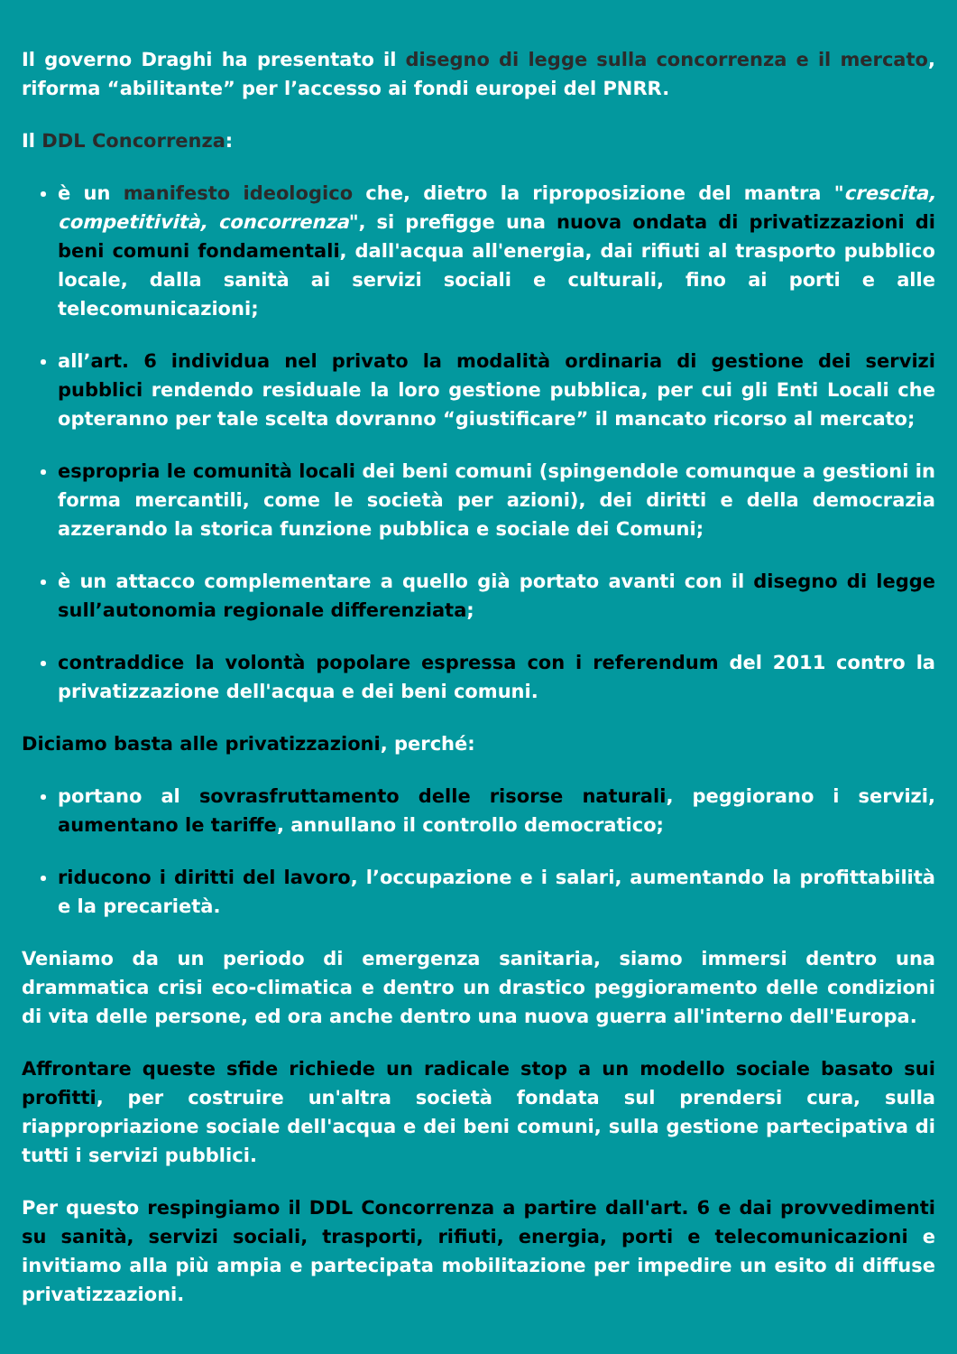Il governo Draghi ha presentato il disegno di legge sulla concorrenza e il mercato, riforma “abilitante” per l’accesso ai fondi europei del PNRR.
Il DDL Concorrenza:
è un manifesto ideologico che, dietro la riproposizione del mantra "crescita, competitività, concorrenza", si prefigge una nuova ondata di privatizzazioni di beni comuni fondamentali, dall'acqua all'energia, dai rifiuti al trasporto pubblico locale, dalla sanità ai servizi sociali e culturali, fino ai porti e alle telecomunicazioni;
all’art. 6 individua nel privato la modalità ordinaria di gestione dei servizi pubblici rendendo residuale la loro gestione pubblica, per cui gli Enti Locali che opteranno per tale scelta dovranno “giustificare” il mancato ricorso al mercato;
espropria le comunità locali dei beni comuni (spingendole comunque a gestioni in forma mercantili, come le società per azioni), dei diritti e della democrazia azzerando la storica funzione pubblica e sociale dei Comuni;
è un attacco complementare a quello già portato avanti con il disegno di legge sull’autonomia regionale differenziata;
contraddice la volontà popolare espressa con i referendum del 2011 contro la privatizzazione dell'acqua e dei beni comuni.
Diciamo basta alle privatizzazioni, perché:
portano al sovrasfruttamento delle risorse naturali, peggiorano i servizi, aumentano le tariffe, annullano il controllo democratico;
riducono i diritti del lavoro, l’occupazione e i salari, aumentando la profittabilità e la precarietà.
Veniamo da un periodo di emergenza sanitaria, siamo immersi dentro una drammatica crisi eco-climatica e dentro un drastico peggioramento delle condizioni di vita delle persone, ed ora anche dentro una nuova guerra all'interno dell'Europa.
Affrontare queste sfide richiede un radicale stop a un modello sociale basato sui profitti, per costruire un'altra società fondata sul prendersi cura, sulla riappropriazione sociale dell'acqua e dei beni comuni, sulla gestione partecipativa di tutti i servizi pubblici.
Per questo respingiamo il DDL Concorrenza a partire dall'art. 6 e dai provvedimenti su sanità, servizi sociali, trasporti, rifiuti, energia, porti e telecomunicazioni e invitiamo alla più ampia e partecipata mobilitazione per impedire un esito di diffuse privatizzazioni.